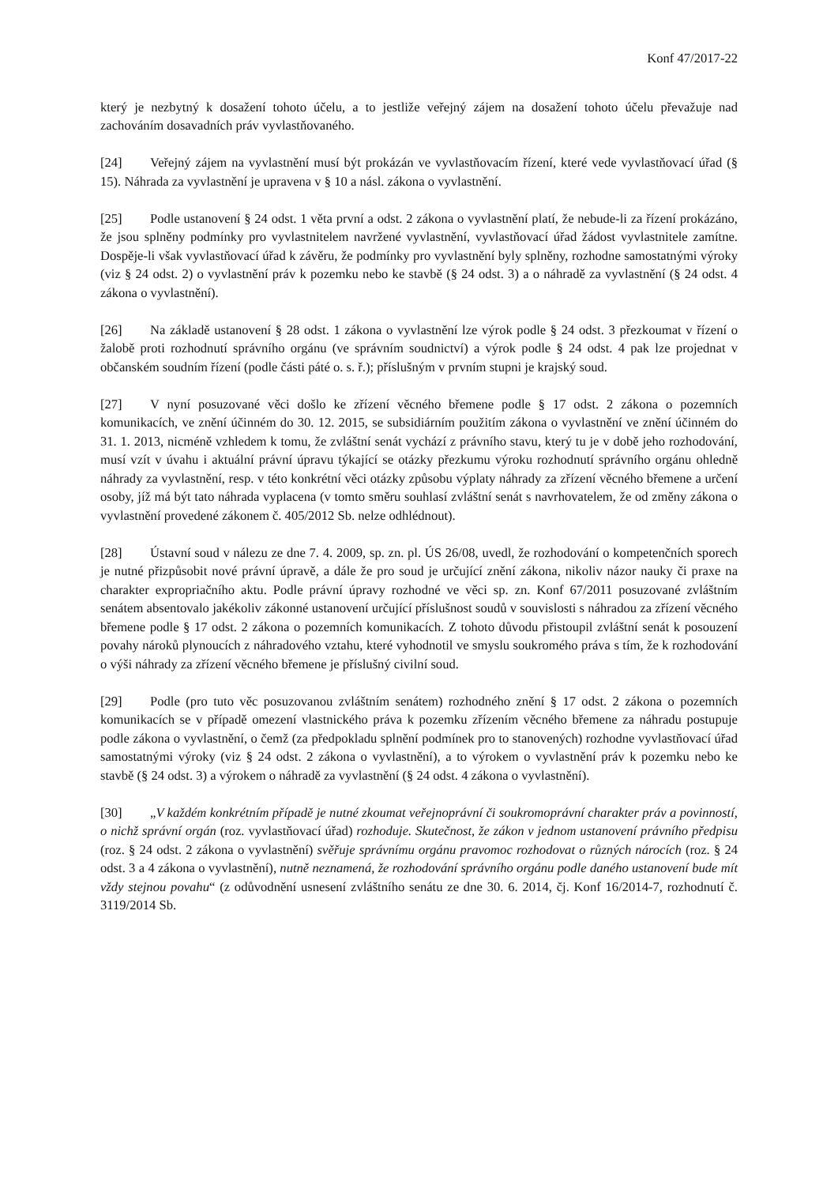Konf 47/2017-22
který je nezbytný k dosažení tohoto účelu, a to jestliže veřejný zájem na dosažení tohoto účelu převažuje nad zachováním dosavadních práv vyvlastňovaného.
[24] Veřejný zájem na vyvlastnění musí být prokázán ve vyvlastňovacím řízení, které vede vyvlastňovací úřad (§ 15). Náhrada za vyvlastnění je upravena v § 10 a násl. zákona o vyvlastnění.
[25] Podle ustanovení § 24 odst. 1 věta první a odst. 2 zákona o vyvlastnění platí, že nebude-li za řízení prokázáno, že jsou splněny podmínky pro vyvlastnitelem navržené vyvlastnění, vyvlastňovací úřad žádost vyvlastnitele zamítne. Dospěje-li však vyvlastňovací úřad k závěru, že podmínky pro vyvlastnění byly splněny, rozhodne samostatnými výroky (viz § 24 odst. 2) o vyvlastnění práv k pozemku nebo ke stavbě (§ 24 odst. 3) a o náhradě za vyvlastnění (§ 24 odst. 4 zákona o vyvlastnění).
[26] Na základě ustanovení § 28 odst. 1 zákona o vyvlastnění lze výrok podle § 24 odst. 3 přezkoumat v řízení o žalobě proti rozhodnutí správního orgánu (ve správním soudnictví) a výrok podle § 24 odst. 4 pak lze projednat v občanském soudním řízení (podle části páté o. s. ř.); příslušným v prvním stupni je krajský soud.
[27] V nyní posuzované věci došlo ke zřízení věcného břemene podle § 17 odst. 2 zákona o pozemních komunikacích, ve znění účinném do 30. 12. 2015, se subsidiárním použitím zákona o vyvlastnění ve znění účinném do 31. 1. 2013, nicméně vzhledem k tomu, že zvláštní senát vychází z právního stavu, který tu je v době jeho rozhodování, musí vzít v úvahu i aktuální právní úpravu týkající se otázky přezkumu výroku rozhodnutí správního orgánu ohledně náhrady za vyvlastnění, resp. v této konkrétní věci otázky způsobu výplaty náhrady za zřízení věcného břemene a určení osoby, jíž má být tato náhrada vyplacena (v tomto směru souhlasí zvláštní senát s navrhovatelem, že od změny zákona o vyvlastnění provedené zákonem č. 405/2012 Sb. nelze odhlédnout).
[28] Ústavní soud v nálezu ze dne 7. 4. 2009, sp. zn. pl. ÚS 26/08, uvedl, že rozhodování o kompetenčních sporech je nutné přizpůsobit nové právní úpravě, a dále že pro soud je určující znění zákona, nikoliv názor nauky či praxe na charakter expropriačního aktu. Podle právní úpravy rozhodné ve věci sp. zn. Konf 67/2011 posuzované zvláštním senátem absentovalo jakékoliv zákonné ustanovení určující příslušnost soudů v souvislosti s náhradou za zřízení věcného břemene podle § 17 odst. 2 zákona o pozemních komunikacích. Z tohoto důvodu přistoupil zvláštní senát k posouzení povahy nároků plynoucích z náhradového vztahu, které vyhodnotil ve smyslu soukromého práva s tím, že k rozhodování o výši náhrady za zřízení věcného břemene je příslušný civilní soud.
[29] Podle (pro tuto věc posuzovanou zvláštním senátem) rozhodného znění § 17 odst. 2 zákona o pozemních komunikacích se v případě omezení vlastnického práva k pozemku zřízením věcného břemene za náhradu postupuje podle zákona o vyvlastnění, o čemž (za předpokladu splnění podmínek pro to stanovených) rozhodne vyvlastňovací úřad samostatnými výroky (viz § 24 odst. 2 zákona o vyvlastnění), a to výrokem o vyvlastnění práv k pozemku nebo ke stavbě (§ 24 odst. 3) a výrokem o náhradě za vyvlastnění (§ 24 odst. 4 zákona o vyvlastnění).
[30] „V každém konkrétním případě je nutné zkoumat veřejnoprávní či soukromoprávní charakter práv a povinností, o nichž správní orgán (roz. vyvlastňovací úřad) rozhoduje. Skutečnost, že zákon v jednom ustanovení právního předpisu (roz. § 24 odst. 2 zákona o vyvlastnění) svěřuje správnímu orgánu pravomoc rozhodovat o různých nárocích (roz. § 24 odst. 3 a 4 zákona o vyvlastnění), nutně neznamená, že rozhodování správního orgánu podle daného ustanovení bude mít vždy stejnou povahu“ (z odůvodnění usnesení zvláštního senátu ze dne 30. 6. 2014, čj. Konf 16/2014-7, rozhodnutí č. 3119/2014 Sb.